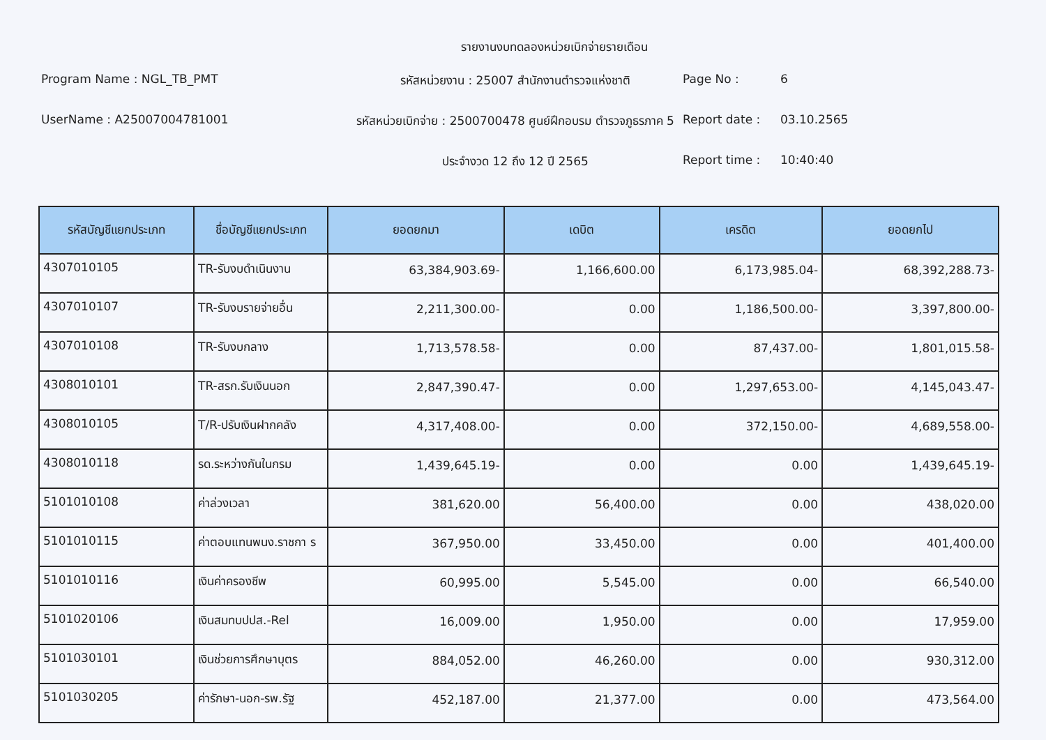รายงานงบทดลองหน่วยเบิกจ่ายรายเดือน
Program Name : NGL_TB_PMT
รหัสหน่วยงาน : 25007 สำนักงานตำรวจแห่งชาติ
Page No :
6
UserName : A25007004781001
รหัสหน่วยเบิกจ่าย : 2500700478 ศูนย์ฝึกอบรม ตำรวจภูธรภาค 5
Report date :
03.10.2565
ประจำงวด 12 ถึง 12 ปี 2565
Report time :
10:40:40
| รหัสบัญชีแยกประเภท | ชื่อบัญชีแยกประเภท | ยอดยกมา | เดบิต | เครดิต | ยอดยกไป |
| --- | --- | --- | --- | --- | --- |
| 4307010105 | TR-รับงบดำเนินงาน | 63,384,903.69- | 1,166,600.00 | 6,173,985.04- | 68,392,288.73- |
| 4307010107 | TR-รับงบรายจ่ายอื่น | 2,211,300.00- | 0.00 | 1,186,500.00- | 3,397,800.00- |
| 4307010108 | TR-รับงบกลาง | 1,713,578.58- | 0.00 | 87,437.00- | 1,801,015.58- |
| 4308010101 | TR-สรก.รับเงินนอก | 2,847,390.47- | 0.00 | 1,297,653.00- | 4,145,043.47- |
| 4308010105 | T/R-ปรับเงินฝากคลัง | 4,317,408.00- | 0.00 | 372,150.00- | 4,689,558.00- |
| 4308010118 | รด.ระหว่างกันในกรม | 1,439,645.19- | 0.00 | 0.00 | 1,439,645.19- |
| 5101010108 | ค่าล่วงเวลา | 381,620.00 | 56,400.00 | 0.00 | 438,020.00 |
| 5101010115 | ค่าตอบแทนพนง.ราชกา ร | 367,950.00 | 33,450.00 | 0.00 | 401,400.00 |
| 5101010116 | เงินค่าครองชีพ | 60,995.00 | 5,545.00 | 0.00 | 66,540.00 |
| 5101020106 | เงินสมทบปปส.-Rel | 16,009.00 | 1,950.00 | 0.00 | 17,959.00 |
| 5101030101 | เงินช่วยการศึกษาบุตร | 884,052.00 | 46,260.00 | 0.00 | 930,312.00 |
| 5101030205 | ค่ารักษา-นอก-รพ.รัฐ | 452,187.00 | 21,377.00 | 0.00 | 473,564.00 |